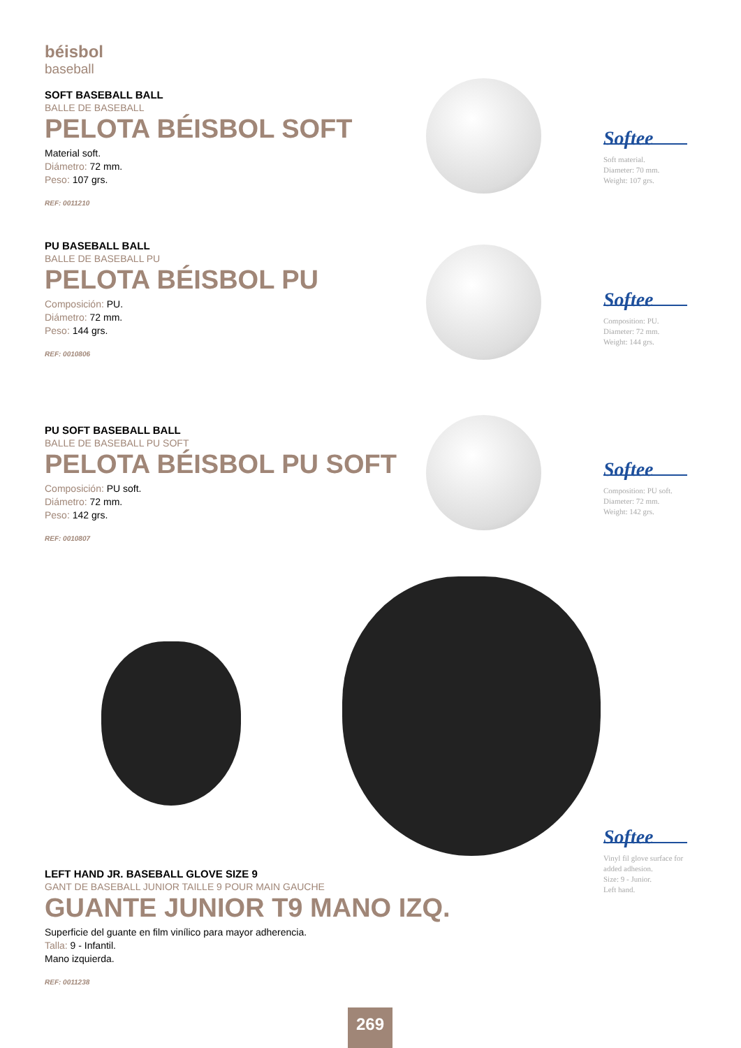béisbol
baseball
SOFT BASEBALL BALL
BALLE DE BASEBALL
PELOTA BÉISBOL SOFT
Material soft.
Diámetro: 72 mm.
Peso: 107 grs.
REF: 0011210
Softee
Soft material.
Diameter: 70 mm.
Weight: 107 grs.
PU BASEBALL BALL
BALLE DE BASEBALL PU
PELOTA BÉISBOL PU
Composición: PU.
Diámetro: 72 mm.
Peso: 144 grs.
REF: 0010806
Softee
Composition: PU.
Diameter: 72 mm.
Weight: 144 grs.
PU SOFT BASEBALL BALL
BALLE DE BASEBALL PU SOFT
PELOTA BÉISBOL PU SOFT
Composición: PU soft.
Diámetro: 72 mm.
Peso: 142 grs.
REF: 0010807
Softee
Composition: PU soft.
Diameter: 72 mm.
Weight: 142 grs.
Softee
Vinyl fil glove surface for
added adhesion.
Size: 9 - Junior.
Left hand.
LEFT HAND JR. BASEBALL GLOVE SIZE 9
GANT DE BASEBALL JUNIOR TAILLE 9 POUR MAIN GAUCHE
GUANTE JUNIOR T9 MANO IZQ.
Superficie del guante en film vinílico para mayor adherencia.
Talla: 9 - Infantil.
Mano izquierda.
REF: 0011238
269